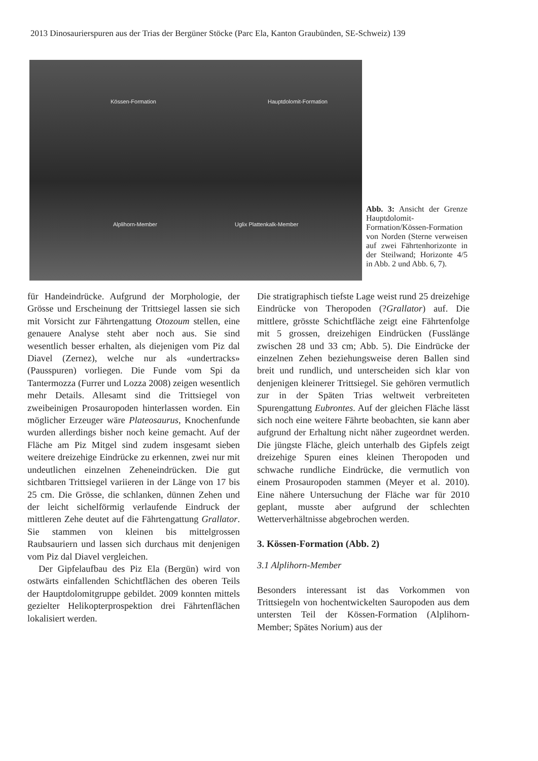2013 Dinosaurierspuren aus der Trias der Bergüner Stöcke (Parc Ela, Kanton Graubünden, SE-Schweiz) 139
Kössen-Formation Hauptdolomit-Formation
Alplihorn-Member Uglix Plattenkalk-Member
Abb. 3: Ansicht der Grenze Hauptdolomit-Formation/Kössen-Formation von Norden (Sterne verweisen auf zwei Fährtenhorizonte in der Steilwand; Horizonte 4/5 in Abb. 2 und Abb. 6, 7).
für Handeindrücke. Aufgrund der Morphologie, der Grösse und Erscheinung der Trittsiegel lassen sie sich mit Vorsicht zur Fährtengattung Otozoum stellen, eine genauere Analyse steht aber noch aus. Sie sind wesentlich besser erhalten, als diejenigen vom Piz dal Diavel (Zernez), welche nur als «undertracks» (Pausspuren) vorliegen. Die Funde vom Spi da Tantermozza (Furrer und Lozza 2008) zeigen wesentlich mehr Details. Allesamt sind die Trittsiegel von zweibeinigen Prosauropoden hinterlassen worden. Ein möglicher Erzeuger wäre Plateosaurus, Knochenfunde wurden allerdings bisher noch keine gemacht. Auf der Fläche am Piz Mitgel sind zudem insgesamt sieben weitere dreizehige Eindrücke zu erkennen, zwei nur mit undeutlichen einzelnen Zeheneindrücken. Die gut sichtbaren Trittsiegel variieren in der Länge von 17 bis 25 cm. Die Grösse, die schlanken, dünnen Zehen und der leicht sichelförmig verlaufende Eindruck der mittleren Zehe deutet auf die Fährtengattung Grallator. Sie stammen von kleinen bis mittelgrossen Raubsauriern und lassen sich durchaus mit denjenigen vom Piz dal Diavel vergleichen.
Der Gipfelaufbau des Piz Ela (Bergün) wird von ostwärts einfallenden Schichtflächen des oberen Teils der Hauptdolomitgruppe gebildet. 2009 konnten mittels gezielter Helikopterprospektion drei Fährtenflächen lokalisiert werden.
Die stratigraphisch tiefste Lage weist rund 25 dreizehige Eindrücke von Theropoden (?Grallator) auf. Die mittlere, grösste Schichtfläche zeigt eine Fährtenfolge mit 5 grossen, dreizehigen Eindrücken (Fusslänge zwischen 28 und 33 cm; Abb. 5). Die Eindrücke der einzelnen Zehen beziehungsweise deren Ballen sind breit und rundlich, und unterscheiden sich klar von denjenigen kleinerer Trittsiegel. Sie gehören vermutlich zur in der Späten Trias weltweit verbreiteten Spurengattung Eubrontes. Auf der gleichen Fläche lässt sich noch eine weitere Fährte beobachten, sie kann aber aufgrund der Erhaltung nicht näher zugeordnet werden. Die jüngste Fläche, gleich unterhalb des Gipfels zeigt dreizehige Spuren eines kleinen Theropoden und schwache rundliche Eindrücke, die vermutlich von einem Prosauropoden stammen (Meyer et al. 2010). Eine nähere Untersuchung der Fläche war für 2010 geplant, musste aber aufgrund der schlechten Wetterverhältnisse abgebrochen werden.
3. Kössen-Formation (Abb. 2)
3.1 Alplihorn-Member
Besonders interessant ist das Vorkommen von Trittsiegeln von hochentwickelten Sauropoden aus dem untersten Teil der Kössen-Formation (Alplihorn-Member; Spätes Norium) aus der